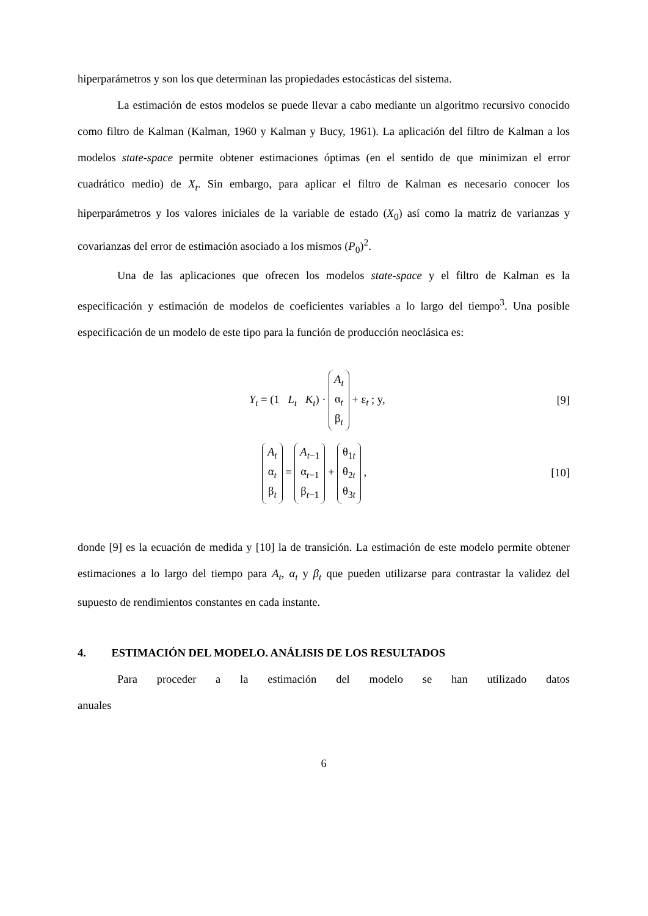hiperparámetros y son los que determinan las propiedades estocásticas del sistema.
La estimación de estos modelos se puede llevar a cabo mediante un algoritmo recursivo conocido como filtro de Kalman (Kalman, 1960 y Kalman y Bucy, 1961). La aplicación del filtro de Kalman a los modelos state-space permite obtener estimaciones óptimas (en el sentido de que minimizan el error cuadrático medio) de X<sub>t</sub>. Sin embargo, para aplicar el filtro de Kalman es necesario conocer los hiperparámetros y los valores iniciales de la variable de estado (X<sub>0</sub>) así como la matriz de varianzas y covarianzas del error de estimación asociado a los mismos (P<sub>0</sub>)<sup>2</sup>.
Una de las aplicaciones que ofrecen los modelos state-space y el filtro de Kalman es la especificación y estimación de modelos de coeficientes variables a lo largo del tiempo<sup>3</sup>. Una posible especificación de un modelo de este tipo para la función de producción neoclásica es:
Y<sub>t</sub> = (1 L<sub>t</sub> K<sub>t</sub>) · A<sub>t</sub>
α<sub>t</sub>
β<sub>t</sub> + ε<sub>t</sub> ; y, [9]
A<sub>t</sub>
α<sub>t</sub>
β<sub>t</sub> = A<sub>t</sub><sub>−1</sub>
α<sub>t−1</sub>
β<sub>t−1</sub> + θ<sub>1t</sub>
θ<sub>2t</sub>
θ<sub>3t</sub> , [10]
donde [9] es la ecuación de medida y [10] la de transición. La estimación de este modelo permite obtener estimaciones a lo largo del tiempo para A<sub>t</sub>, α<sub>t</sub> y β<sub>t</sub> que pueden utilizarse para contrastar la validez del supuesto de rendimientos constantes en cada instante.
4. ESTIMACIÓN DEL MODELO. ANÁLISIS DE LOS RESULTADOS
Para proceder a la estimación del modelo se han utilizado datos anuales
6